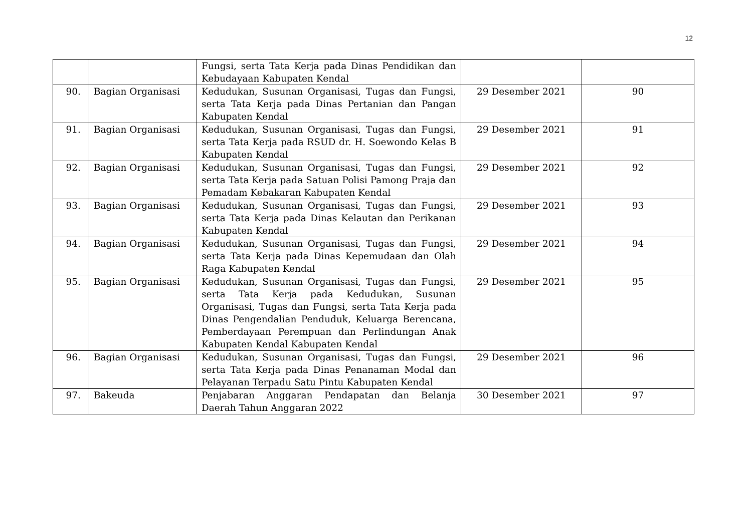12
| | | Fungsi, serta Tata Kerja pada Dinas Pendidikan dan Kebudayaan Kabupaten Kendal | | |
| 90. | Bagian Organisasi | Kedudukan, Susunan Organisasi, Tugas dan Fungsi, serta Tata Kerja pada Dinas Pertanian dan Pangan Kabupaten Kendal | 29 Desember 2021 | 90 |
| 91. | Bagian Organisasi | Kedudukan, Susunan Organisasi, Tugas dan Fungsi, serta Tata Kerja pada RSUD dr. H. Soewondo Kelas B Kabupaten Kendal | 29 Desember 2021 | 91 |
| 92. | Bagian Organisasi | Kedudukan, Susunan Organisasi, Tugas dan Fungsi, serta Tata Kerja pada Satuan Polisi Pamong Praja dan Pemadam Kebakaran Kabupaten Kendal | 29 Desember 2021 | 92 |
| 93. | Bagian Organisasi | Kedudukan, Susunan Organisasi, Tugas dan Fungsi, serta Tata Kerja pada Dinas Kelautan dan Perikanan Kabupaten Kendal | 29 Desember 2021 | 93 |
| 94. | Bagian Organisasi | Kedudukan, Susunan Organisasi, Tugas dan Fungsi, serta Tata Kerja pada Dinas Kepemudaan dan Olah Raga Kabupaten Kendal | 29 Desember 2021 | 94 |
| 95. | Bagian Organisasi | Kedudukan, Susunan Organisasi, Tugas dan Fungsi, serta Tata Kerja pada Kedudukan, Susunan Organisasi, Tugas dan Fungsi, serta Tata Kerja pada Dinas Pengendalian Penduduk, Keluarga Berencana, Pemberdayaan Perempuan dan Perlindungan Anak Kabupaten Kendal Kabupaten Kendal | 29 Desember 2021 | 95 |
| 96. | Bagian Organisasi | Kedudukan, Susunan Organisasi, Tugas dan Fungsi, serta Tata Kerja pada Dinas Penanaman Modal dan Pelayanan Terpadu Satu Pintu Kabupaten Kendal | 29 Desember 2021 | 96 |
| 97. | Bakeuda | Penjabaran Anggaran Pendapatan dan Belanja Daerah Tahun Anggaran 2022 | 30 Desember 2021 | 97 |